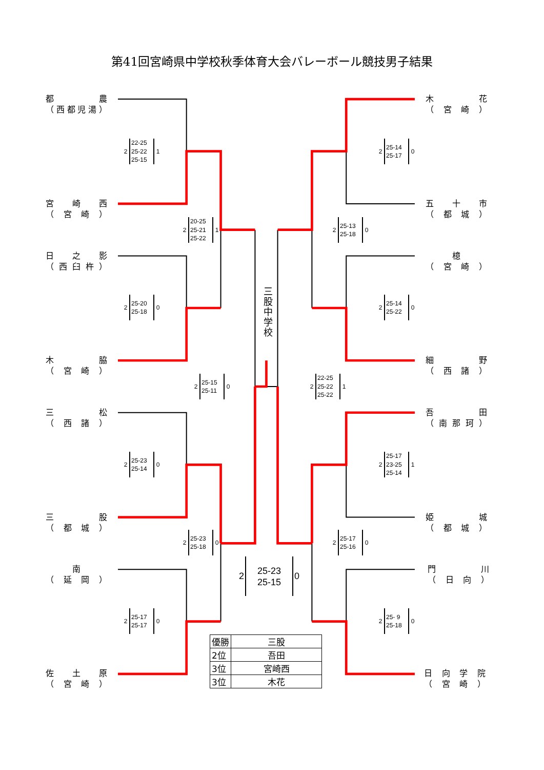第41回宮崎県中学校秋季体育大会バレーボール競技男子結果
都 農
（ 西都児湯 ）
木 花
（ 宮崎 ）
2
22-25
25-22
25-15
1
2
25-14
25-17
0
宮 崎 西
（ 宮崎 ）
五 十 市
（ 都城 ）
2
20-25
25-21
25-22
1
2
25-13
25-18
0
日 之 影
（ 西臼杵 ）
檍
（ 宮崎 ）
2
25-20
25-18
0
三股中学校
2
25-14
25-22
0
木 脇
（ 宮崎 ）
細 野
（ 西諸 ）
2
25-15
25-11
0
2
22-25
25-22
25-22
1
三 松
（ 西諸 ）
吾 田
（ 南那珂 ）
2
25-23
25-14
0
2
25-17
23-25
25-14
1
三 股
（ 都城 ）
姫 城
（ 都城 ）
2
25-23
25-18
0
2
25-17
25-16
0
南
（ 延岡 ）
2
25-23
25-15
0
門 川
（ 日向 ）
2
25-17
25-17
0
2
25- 9
25-18
0
佐 土 原
（ 宮崎 ）
| 優勝 | 三股 |
| 2位 | 吾田 |
| 3位 | 宮崎西 |
| 3位 | 木花 |
日向学院
（ 宮崎 ）